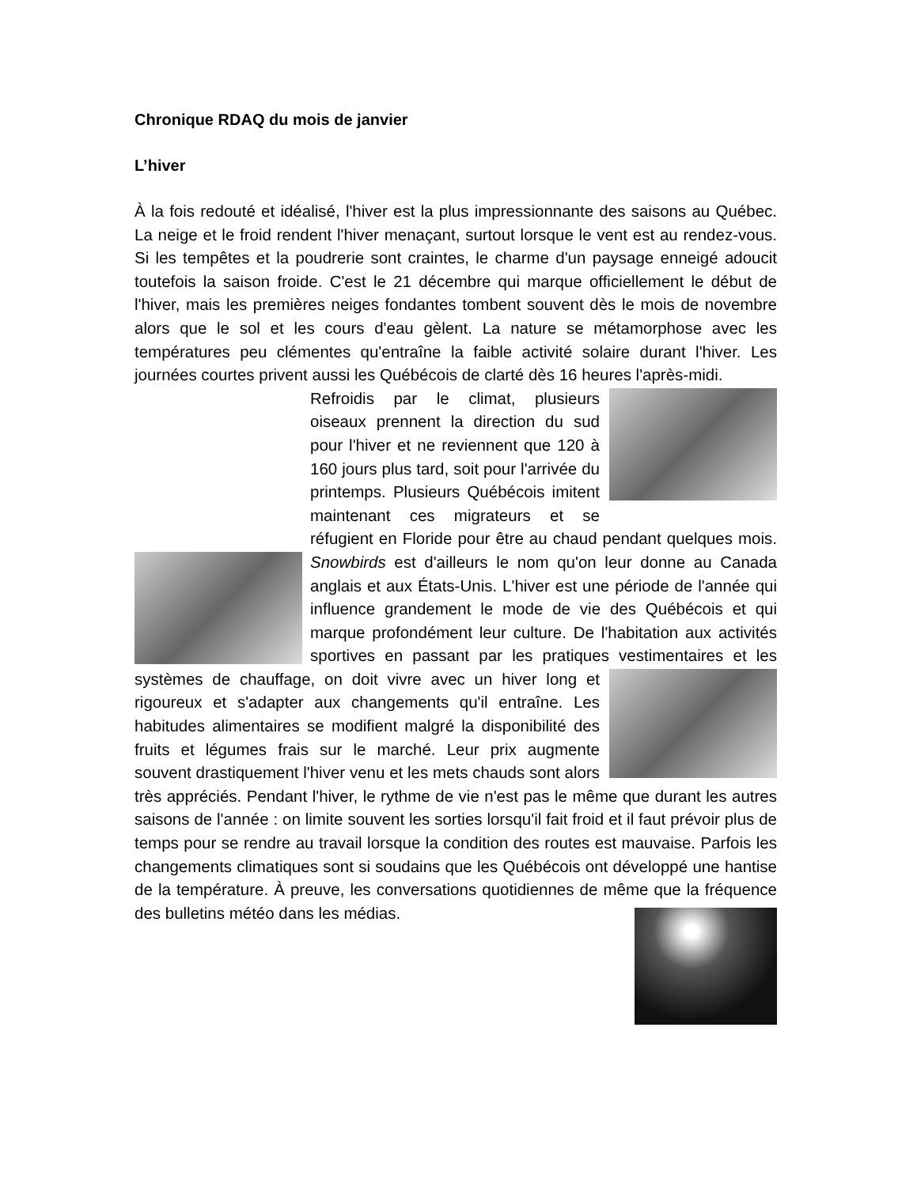Chronique RDAQ du mois de janvier
L’hiver
À la fois redouté et idéalisé, l'hiver est la plus impressionnante des saisons au Québec. La neige et le froid rendent l'hiver menaçant, surtout lorsque le vent est au rendez-vous. Si les tempêtes et la poudrerie sont craintes, le charme d'un paysage enneigé adoucit toutefois la saison froide. C'est le 21 décembre qui marque officiellement le début de l'hiver, mais les premières neiges fondantes tombent souvent dès le mois de novembre alors que le sol et les cours d'eau gèlent. La nature se métamorphose avec les températures peu clémentes qu'entraîne la faible activité solaire durant l'hiver. Les journées courtes privent aussi les Québécois de clarté dès 16 heures l'après-midi.
Refroidis par le climat, plusieurs oiseaux prennent la direction du sud pour l'hiver et ne reviennent que 120 à 160 jours plus tard, soit pour l'arrivée du printemps. Plusieurs Québécois imitent maintenant ces migrateurs et se réfugient en Floride pour être au chaud pendant quelques mois. Snowbirds est d'ailleurs le nom qu'on leur donne au Canada anglais et aux États-Unis. L'hiver est une période de l'année qui influence grandement le mode de vie des Québécois et qui marque profondément leur culture. De l'habitation aux activités sportives en passant par les pratiques vestimentaires et les systèmes de chauffage, on doit vivre avec un hiver long et rigoureux et s'adapter aux changements qu'il entraîne. Les habitudes alimentaires se modifient malgré la disponibilité des fruits et légumes frais sur le marché. Leur prix augmente souvent drastiquement l'hiver venu et les mets chauds sont alors très appréciés. Pendant l'hiver, le rythme de vie n'est pas le même que durant les autres saisons de l'année : on limite souvent les sorties lorsqu'il fait froid et il faut prévoir plus de temps pour se rendre au travail lorsque la condition des routes est mauvaise. Parfois les changements climatiques sont si soudains que les Québécois ont développé une hantise de la température. À preuve, les conversations quotidiennes de même que la fréquence des bulletins météo dans les médias.